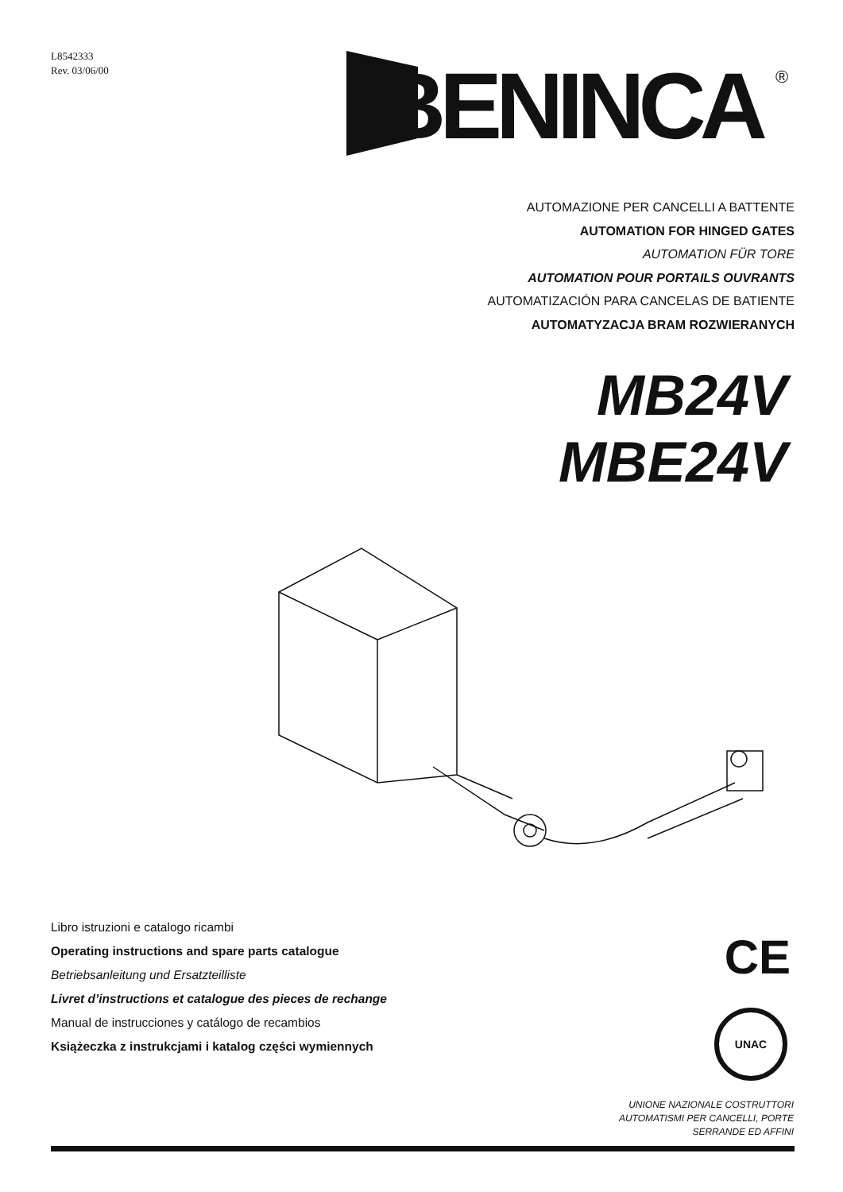L8542333
Rev. 03/06/00
BENINCA
®
AUTOMAZIONE PER CANCELLI A BATTENTE
AUTOMATION FOR HINGED GATES
AUTOMATION FÜR TORE
AUTOMATION POUR PORTAILS OUVRANTS
AUTOMATIZACIÓN PARA CANCELAS DE BATIENTE
AUTOMATYZACJA BRAM ROZWIERANYCH
MB24V
MBE24V
Libro istruzioni e catalogo ricambi
Operating instructions and spare parts catalogue
Betriebsanleitung und Ersatzteilliste
Livret d’instructions et catalogue des pieces de rechange
Manual de instrucciones y catálogo de recambios
Książeczka z instrukcjami i katalog części wymiennych
CE
UNAC
UNIONE NAZIONALE COSTRUTTORI
AUTOMATISMI PER CANCELLI, PORTE
SERRANDE ED AFFINI